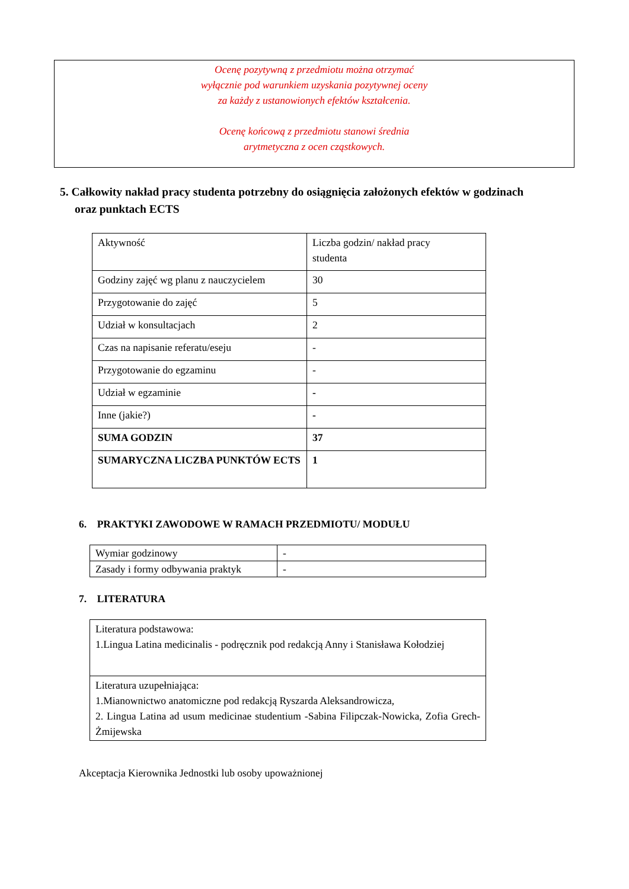Ocenę pozytywną z przedmiotu można otrzymać
wyłącznie pod warunkiem uzyskania pozytywnej oceny
za każdy z ustanowionych efektów kształcenia.
Ocenę końcową z przedmiotu stanowi średnia
arytmetyczna z ocen cząstkowych.
5. Całkowity nakład pracy studenta potrzebny do osiągnięcia założonych efektów w godzinach
oraz punktach ECTS
| Aktywność | Liczba godzin/ nakład pracy studenta |
| Godziny zajęć wg planu z nauczycielem | 30 |
| Przygotowanie do zajęć | 5 |
| Udział w konsultacjach | 2 |
| Czas na napisanie referatu/eseju | - |
| Przygotowanie do egzaminu | - |
| Udział w egzaminie | - |
| Inne (jakie?) | - |
| SUMA GODZIN | 37 |
| SUMARYCZNA LICZBA PUNKTÓW ECTS | 1 |
6. PRAKTYKI ZAWODOWE W RAMACH PRZEDMIOTU/ MODUŁU
| Wymiar godzinowy | - |
| Zasady i formy odbywania praktyk | - |
7. LITERATURA
| Literatura podstawowa: 1.Lingua Latina medicinalis - podręcznik pod redakcją Anny i Stanisława Kołodziej |
| Literatura uzupełniająca: 1.Mianownictwo anatomiczne pod redakcją Ryszarda Aleksandrowicza, 2. Lingua Latina ad usum medicinae studentium -Sabina Filipczak-Nowicka, Zofia Grech- Żmijewska |
Akceptacja Kierownika Jednostki lub osoby upoważnionej